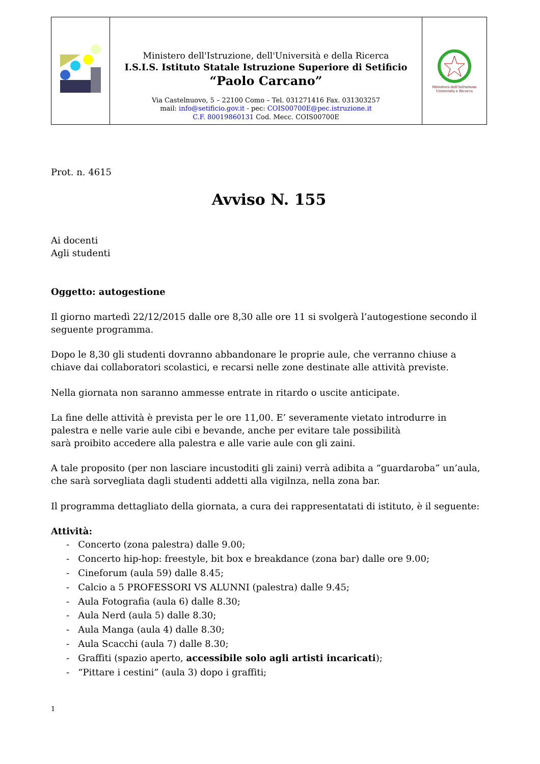| | Ministero dell'Istruzione, dell'Università e della Ricerca I.S.I.S. Istituto Statale Istruzione Superiore di Setificio “Paolo Carcano” Via Castelnuovo, 5 – 22100 Como – Tel. 031271416 Fax. 031303257 mail: info@setificio.gov.it - pec: COIS00700E@pec.istruzione.it C.F. 80019860131 Cod. Mecc. COIS00700E | Ministero dell'Istruzione Università e Ricerca |
Prot. n. 4615
Avviso N. 155
Ai docenti
Agli studenti
Oggetto: autogestione
Il giorno martedì 22/12/2015 dalle ore 8,30 alle ore 11 si svolgerà l’autogestione secondo il seguente programma.
Dopo le 8,30 gli studenti dovranno abbandonare le proprie aule, che verranno chiuse a chiave dai collaboratori scolastici, e recarsi nelle zone destinate alle attività previste.
Nella giornata non saranno ammesse entrate in ritardo o uscite anticipate.
La fine delle attività è prevista per le ore 11,00. E’ severamente vietato introdurre in palestra e nelle varie aule cibi e bevande, anche per evitare tale possibilità
sarà proibito accedere alla palestra e alle varie aule con gli zaini.
A tale proposito (per non lasciare incustoditi gli zaini) verrà adibita a “guardaroba” un’aula, che sarà sorvegliata dagli studenti addetti alla vigilnza, nella zona bar.
Il programma dettagliato della giornata, a cura dei rappresentatati di istituto, è il seguente:
Attività:
- Concerto (zona palestra) dalle 9.00;
- Concerto hip-hop: freestyle, bit box e breakdance (zona bar) dalle ore 9.00;
- Cineforum (aula 59) dalle 8.45;
- Calcio a 5 PROFESSORI VS ALUNNI (palestra) dalle 9.45;
- Aula Fotografia (aula 6) dalle 8.30;
- Aula Nerd (aula 5) dalle 8.30;
- Aula Manga (aula 4) dalle 8.30;
- Aula Scacchi (aula 7) dalle 8.30;
- Graffiti (spazio aperto, accessibile solo agli artisti incaricati);
- “Pittare i cestini” (aula 3) dopo i graffiti;
1